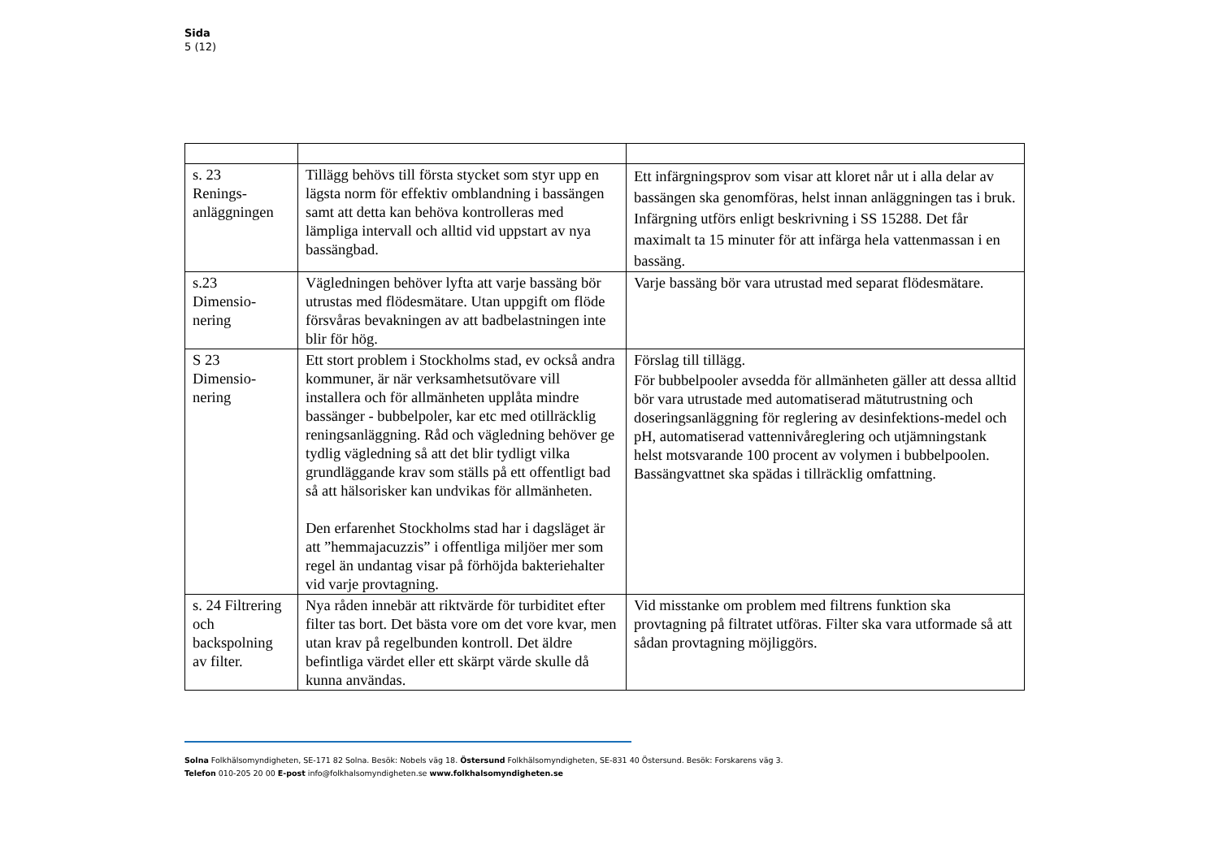Sida
5 (12)
| s. 23 Renings- anläggningen | Tillägg behövs till första stycket som styr upp en lägsta norm för effektiv omblandning i bassängen samt att detta kan behöva kontrolleras med lämpliga intervall och alltid vid uppstart av nya bassängbad. | Ett infärgningsprov som visar att kloret når ut i alla delar av bassängen ska genomföras, helst innan anläggningen tas i bruk. Infärgning utförs enligt beskrivning i SS 15288. Det får maximalt ta 15 minuter för att infärga hela vattenmassan i en bassäng. |
| s.23 Dimensio- nering | Vägledningen behöver lyfta att varje bassäng bör utrustas med flödesmätare. Utan uppgift om flöde försvåras bevakningen av att badbelastningen inte blir för hög. | Varje bassäng bör vara utrustad med separat flödesmätare. |
| S 23 Dimensio- nering | Ett stort problem i Stockholms stad, ev också andra kommuner, är när verksamhetsutövare vill installera och för allmänheten upplåta mindre bassänger - bubbelpoler, kar etc med otillräcklig reningsanläggning. Råd och vägledning behöver ge tydlig vägledning så att det blir tydligt vilka grundläggande krav som ställs på ett offentligt bad så att hälsorisker kan undvikas för allmänheten. Den erfarenhet Stockholms stad har i dagsläget är att ”hemmajacuzzis” i offentliga miljöer mer som regel än undantag visar på förhöjda bakteriehalter vid varje provtagning. | Förslag till tillägg. För bubbelpooler avsedda för allmänheten gäller att dessa alltid bör vara utrustade med automatiserad mätutrustning och doseringsanläggning för reglering av desinfektions-medel och pH, automatiserad vattennivåreglering och utjämningstank helst motsvarande 100 procent av volymen i bubbelpoolen. Bassängvattnet ska spädas i tillräcklig omfattning. |
| s. 24 Filtrering och backspolning av filter. | Nya råden innebär att riktvärde för turbiditet efter filter tas bort. Det bästa vore om det vore kvar, men utan krav på regelbunden kontroll. Det äldre befintliga värdet eller ett skärpt värde skulle då kunna användas. | Vid misstanke om problem med filtrens funktion ska provtagning på filtratet utföras. Filter ska vara utformade så att sådan provtagning möjliggörs. |
Solna Folkhälsomyndigheten, SE-171 82 Solna. Besök: Nobels väg 18. Östersund Folkhälsomyndigheten, SE-831 40 Östersund. Besök: Forskarens väg 3.
Telefon 010-205 20 00 E-post info@folkhalsomyndigheten.se www.folkhalsomyndigheten.se